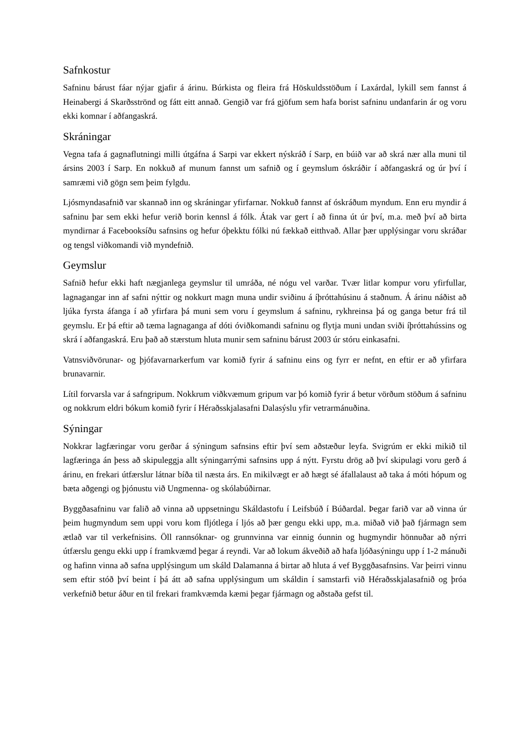Safnkostur
Safninu bárust fáar nýjar gjafir á árinu. Búrkista og fleira frá Höskuldsstöðum í Laxárdal, lykill sem fannst á Heinabergi á Skarðsströnd og fátt eitt annað. Gengið var frá gjöfum sem hafa borist safninu undanfarin ár og voru ekki komnar í aðfangaskrá.
Skráningar
Vegna tafa á gagnaflutningi milli útgáfna á Sarpi var ekkert nýskráð í Sarp, en búið var að skrá nær alla muni til ársins 2003 í Sarp. En nokkuð af munum fannst um safnið og í geymslum óskráðir í aðfangaskrá og úr því í samræmi við gögn sem þeim fylgdu.
Ljósmyndasafnið var skannað inn og skráningar yfirfarnar. Nokkuð fannst af óskráðum myndum. Enn eru myndir á safninu þar sem ekki hefur verið borin kennsl á fólk. Átak var gert í að finna út úr því, m.a. með því að birta myndirnar á Facebooksíðu safnsins og hefur óþekktu fólki nú fækkað eitthvað. Allar þær upplýsingar voru skráðar og tengsl viðkomandi við myndefnið.
Geymslur
Safnið hefur ekki haft nægjanlega geymslur til umráða, né nógu vel varðar. Tvær litlar kompur voru yfirfullar, lagnagangar inn af safni nýttir og nokkurt magn muna undir sviðinu á íþróttahúsinu á staðnum. Á árinu náðist að ljúka fyrsta áfanga í að yfirfara þá muni sem voru í geymslum á safninu, rykhreinsa þá og ganga betur frá til geymslu. Er þá eftir að tæma lagnaganga af dóti óviðkomandi safninu og flytja muni undan sviði íþróttahússins og skrá í aðfangaskrá. Eru það að stærstum hluta munir sem safninu bárust 2003 úr stóru einkasafni.
Vatnsviðvörunar- og þjófavarnarkerfum var komið fyrir á safninu eins og fyrr er nefnt, en eftir er að yfirfara brunavarnir.
Lítil forvarsla var á safngripum. Nokkrum viðkvæmum gripum var þó komið fyrir á betur vörðum stöðum á safninu og nokkrum eldri bókum komið fyrir í Héraðsskjalasafni Dalasýslu yfir vetrarmánuðina.
Sýningar
Nokkrar lagfæringar voru gerðar á sýningum safnsins eftir því sem aðstæður leyfa. Svigrúm er ekki mikið til lagfæringa án þess að skipuleggja allt sýningarrými safnsins upp á nýtt. Fyrstu drög að því skipulagi voru gerð á árinu, en frekari útfærslur látnar bíða til næsta árs. En mikilvægt er að hægt sé áfallalaust að taka á móti hópum og bæta aðgengi og þjónustu við Ungmenna- og skólabúðirnar.
Byggðasafninu var falið að vinna að uppsetningu Skáldastofu í Leifsbúð í Búðardal. Þegar farið var að vinna úr þeim hugmyndum sem uppi voru kom fljótlega í ljós að þær gengu ekki upp, m.a. miðað við það fjármagn sem ætlað var til verkefnisins. Öll rannsóknar- og grunnvinna var einnig óunnin og hugmyndir hönnuðar að nýrri útfærslu gengu ekki upp í framkvæmd þegar á reyndi. Var að lokum ákveðið að hafa ljóðasýningu upp í 1-2 mánuði og hafinn vinna að safna upplýsingum um skáld Dalamanna á birtar að hluta á vef Byggðasafnsins. Var þeirri vinnu sem eftir stóð því beint í þá átt að safna upplýsingum um skáldin í samstarfi við Héraðsskjalasafnið og þróa verkefnið betur áður en til frekari framkvæmda kæmi þegar fjármagn og aðstaða gefst til.